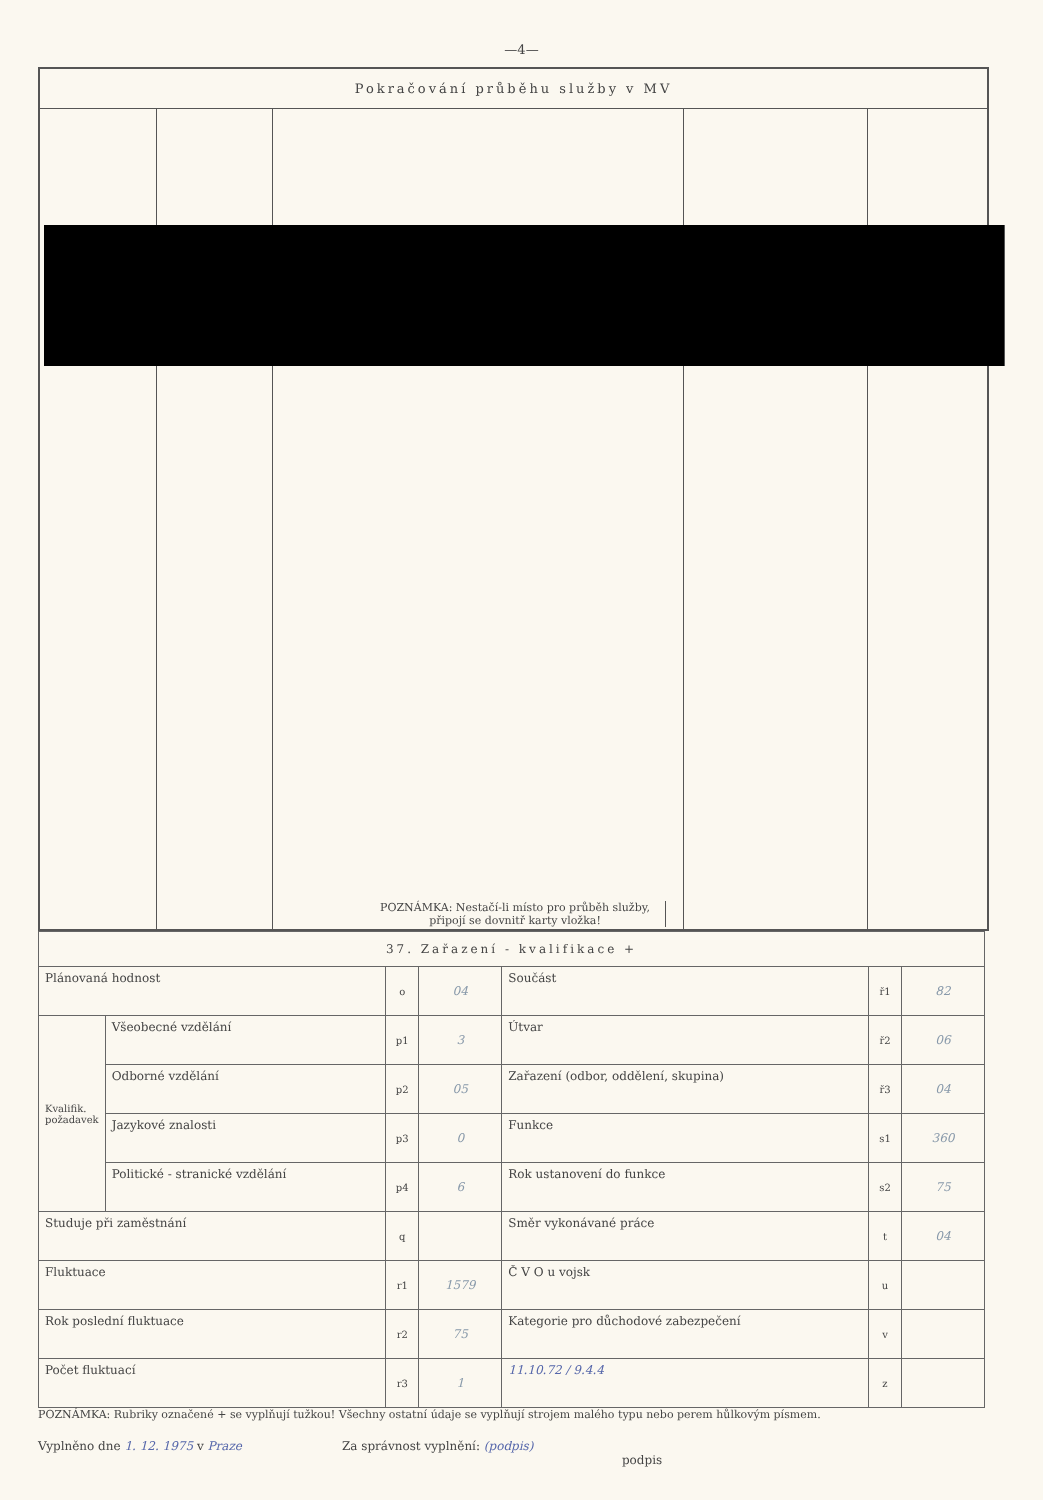—4—
Pokračování průběhu služby v MV
POZNÁMKA: Nestačí-li místo pro průběh služby, připojí se dovnitř karty vložka!
| 37. Zařazení - kvalifikace + | | | | | | |
| Plánovaná hodnost | | o | 04 | Součást | ř1 | 82 |
| Kvalifik. požadavek | Všeobecné vzdělání | p1 | 3 | Útvar | ř2 | 06 |
| | Odborné vzdělání | p2 | 05 | Zařazení (odbor, oddělení, skupina) | ř3 | 04 |
| | Jazykové znalosti | p3 | 0 | Funkce | s1 | 360 |
| | Politické - stranické vzdělání | p4 | 6 | Rok ustanovení do funkce | s2 | 75 |
| Studuje při zaměstnání | | q | | Směr vykonávané práce | t | 04 |
| Fluktuace | | r1 | 1579 | Č V O u vojsk | u | |
| Rok poslední fluktuace | | r2 | 75 | Kategorie pro důchodové zabezpečení | v | |
| Počet fluktuací | | r3 | 1 | 11.10.72 / 9.4.4 | z | |
POZNÁMKA: Rubriky označené + se vyplňují tužkou! Všechny ostatní údaje se vyplňují strojem malého typu nebo perem hůlkovým písmem.
Vyplněno dne 1. 12. 1975 v Praze Za správnost vyplnění: (podpis)
podpis